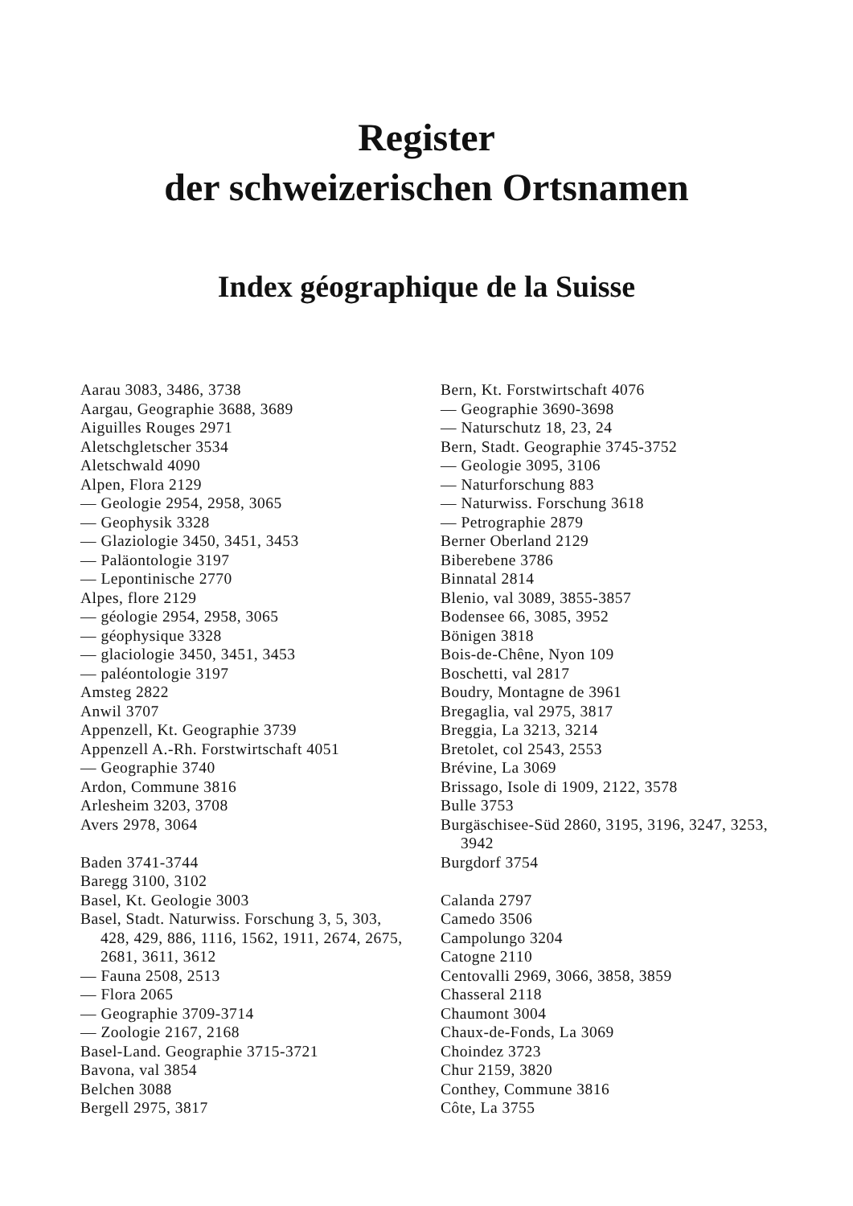Register
der schweizerischen Ortsnamen
Index géographique de la Suisse
Aarau 3083, 3486, 3738
Aargau, Geographie 3688, 3689
Aiguilles Rouges 2971
Aletschgletscher 3534
Aletschwald 4090
Alpen, Flora 2129
— Geologie 2954, 2958, 3065
— Geophysik 3328
— Glaziologie 3450, 3451, 3453
— Paläontologie 3197
— Lepontinische 2770
Alpes, flore 2129
— géologie 2954, 2958, 3065
— géophysique 3328
— glaciologie 3450, 3451, 3453
— paléontologie 3197
Amsteg 2822
Anwil 3707
Appenzell, Kt. Geographie 3739
Appenzell A.-Rh. Forstwirtschaft 4051
— Geographie 3740
Ardon, Commune 3816
Arlesheim 3203, 3708
Avers 2978, 3064
Baden 3741-3744
Baregg 3100, 3102
Basel, Kt. Geologie 3003
Basel, Stadt. Naturwiss. Forschung 3, 5, 303, 428, 429, 886, 1116, 1562, 1911, 2674, 2675, 2681, 3611, 3612
— Fauna 2508, 2513
— Flora 2065
— Geographie 3709-3714
— Zoologie 2167, 2168
Basel-Land. Geographie 3715-3721
Bavona, val 3854
Belchen 3088
Bergell 2975, 3817
Bern, Kt. Forstwirtschaft 4076
— Geographie 3690-3698
— Naturschutz 18, 23, 24
Bern, Stadt. Geographie 3745-3752
— Geologie 3095, 3106
— Naturforschung 883
— Naturwiss. Forschung 3618
— Petrographie 2879
Berner Oberland 2129
Biberebene 3786
Binnatal 2814
Blenio, val 3089, 3855-3857
Bodensee 66, 3085, 3952
Bönigen 3818
Bois-de-Chêne, Nyon 109
Boschetti, val 2817
Boudry, Montagne de 3961
Bregaglia, val 2975, 3817
Breggia, La 3213, 3214
Bretolet, col 2543, 2553
Brévine, La 3069
Brissago, Isole di 1909, 2122, 3578
Bulle 3753
Burgäschisee-Süd 2860, 3195, 3196, 3247, 3253, 3942
Burgdorf 3754
Calanda 2797
Camedo 3506
Campolungo 3204
Catogne 2110
Centovalli 2969, 3066, 3858, 3859
Chasseral 2118
Chaumont 3004
Chaux-de-Fonds, La 3069
Choindez 3723
Chur 2159, 3820
Conthey, Commune 3816
Côte, La 3755